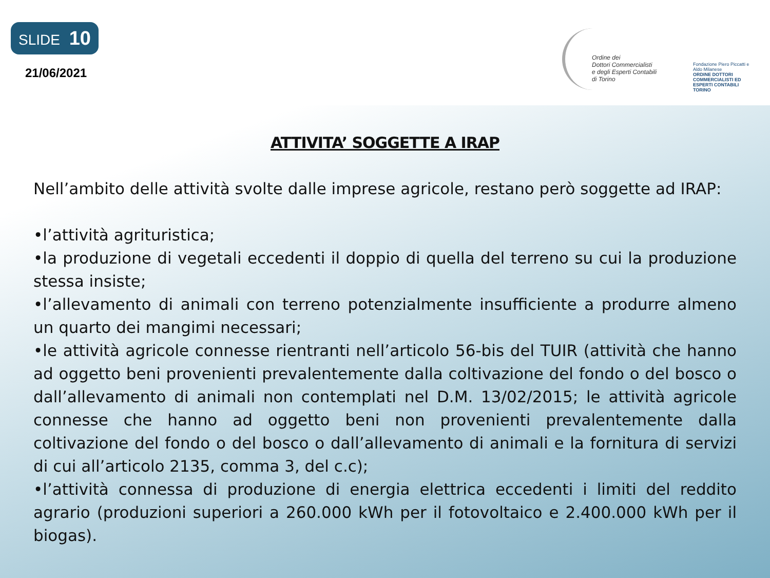SLIDE 10
21/06/2021
Ordine dei
Dottori Commercialisti
e degli Esperti Contabili
di Torino
Fondazione Piero Piccatti e Aldo Milanese
ORDINE DOTTORI COMMERCIALISTI ED ESPERTI CONTABILI TORINO
ATTIVITA’ SOGGETTE A IRAP
Nell’ambito delle attività svolte dalle imprese agricole, restano però soggette ad IRAP:
•l’attività agrituristica;
•la produzione di vegetali eccedenti il doppio di quella del terreno su cui la produzione stessa insiste;
•l’allevamento di animali con terreno potenzialmente insufficiente a produrre almeno un quarto dei mangimi necessari;
•le attività agricole connesse rientranti nell’articolo 56-bis del TUIR (attività che hanno ad oggetto beni provenienti prevalentemente dalla coltivazione del fondo o del bosco o dall’allevamento di animali non contemplati nel D.M. 13/02/2015; le attività agricole connesse che hanno ad oggetto beni non provenienti prevalentemente dalla coltivazione del fondo o del bosco o dall’allevamento di animali e la fornitura di servizi di cui all’articolo 2135, comma 3, del c.c);
•l’attività connessa di produzione di energia elettrica eccedenti i limiti del reddito agrario (produzioni superiori a 260.000 kWh per il fotovoltaico e 2.400.000 kWh per il biogas).